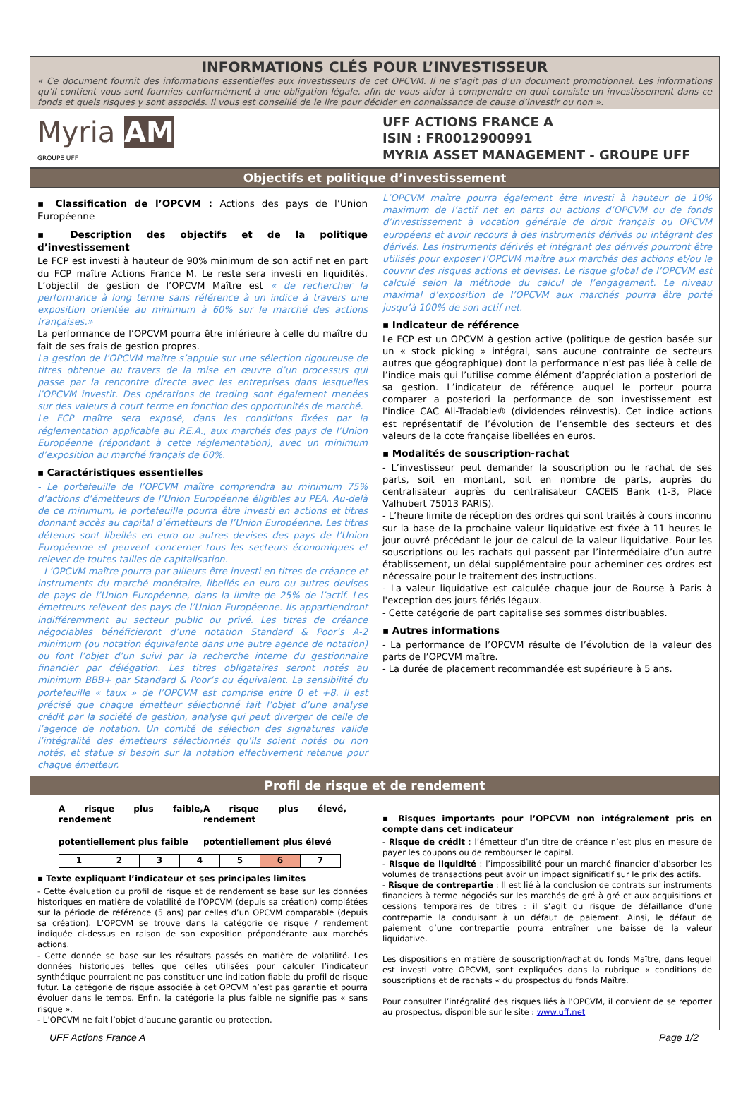INFORMATIONS CLÉS POUR L’INVESTISSEUR
« Ce document fournit des informations essentielles aux investisseurs de cet OPCVM. Il ne s’agit pas d’un document promotionnel. Les informations qu’il contient vous sont fournies conformément à une obligation légale, afin de vous aider à comprendre en quoi consiste un investissement dans ce fonds et quels risques y sont associés. Il vous est conseillé de le lire pour décider en connaissance de cause d’investir ou non ».
Myria AM
GROUPE UFF
UFF ACTIONS FRANCE A
ISIN : FR0012900991
MYRIA ASSET MANAGEMENT - GROUPE UFF
Objectifs et politique d’investissement
▪ Classification de l’OPCVM : Actions des pays de l’Union Européenne
▪ Description des objectifs et de la politique d’investissement
Le FCP est investi à hauteur de 90% minimum de son actif net en part du FCP maître Actions France M. Le reste sera investi en liquidités. L’objectif de gestion de l’OPCVM Maître est « de rechercher la performance à long terme sans référence à un indice à travers une exposition orientée au minimum à 60% sur le marché des actions françaises.»
La performance de l’OPCVM pourra être inférieure à celle du maître du fait de ses frais de gestion propres.
La gestion de l’OPCVM maître s’appuie sur une sélection rigoureuse de titres obtenue au travers de la mise en œuvre d’un processus qui passe par la rencontre directe avec les entreprises dans lesquelles l’OPCVM investit. Des opérations de trading sont également menées sur des valeurs à court terme en fonction des opportunités de marché.
Le FCP maître sera exposé, dans les conditions fixées par la réglementation applicable au P.E.A., aux marchés des pays de l’Union Européenne (répondant à cette réglementation), avec un minimum d’exposition au marché français de 60%.
▪ Caractéristiques essentielles
- Le portefeuille de l’OPCVM maître comprendra au minimum 75% d’actions d’émetteurs de l’Union Européenne éligibles au PEA. Au-delà de ce minimum, le portefeuille pourra être investi en actions et titres donnant accès au capital d’émetteurs de l’Union Européenne. Les titres détenus sont libellés en euro ou autres devises des pays de l’Union Européenne et peuvent concerner tous les secteurs économiques et relever de toutes tailles de capitalisation.
- L’OPCVM maître pourra par ailleurs être investi en titres de créance et instruments du marché monétaire, libellés en euro ou autres devises de pays de l’Union Européenne, dans la limite de 25% de l’actif. Les émetteurs relèvent des pays de l’Union Européenne. Ils appartiendront indifféremment au secteur public ou privé. Les titres de créance négociables bénéficieront d’une notation Standard & Poor’s A-2 minimum (ou notation équivalente dans une autre agence de notation) ou font l’objet d’un suivi par la recherche interne du gestionnaire financier par délégation. Les titres obligataires seront notés au minimum BBB+ par Standard & Poor’s ou équivalent. La sensibilité du portefeuille « taux » de l’OPCVM est comprise entre 0 et +8. Il est précisé que chaque émetteur sélectionné fait l’objet d’une analyse crédit par la société de gestion, analyse qui peut diverger de celle de l’agence de notation. Un comité de sélection des signatures valide l’intégralité des émetteurs sélectionnés qu’ils soient notés ou non notés, et statue si besoin sur la notation effectivement retenue pour chaque émetteur.
L’OPCVM maître pourra également être investi à hauteur de 10% maximum de l’actif net en parts ou actions d’OPCVM ou de fonds d’investissement à vocation générale de droit français ou OPCVM européens et avoir recours à des instruments dérivés ou intégrant des dérivés. Les instruments dérivés et intégrant des dérivés pourront être utilisés pour exposer l’OPCVM maître aux marchés des actions et/ou le couvrir des risques actions et devises. Le risque global de l’OPCVM est calculé selon la méthode du calcul de l’engagement. Le niveau maximal d’exposition de l’OPCVM aux marchés pourra être porté jusqu’à 100% de son actif net.
▪ Indicateur de référence
Le FCP est un OPCVM à gestion active (politique de gestion basée sur un « stock picking » intégral, sans aucune contrainte de secteurs autres que géographique) dont la performance n’est pas liée à celle de l’indice mais qui l’utilise comme élément d’appréciation a posteriori de sa gestion. L’indicateur de référence auquel le porteur pourra comparer a posteriori la performance de son investissement est l'indice CAC All-Tradable® (dividendes réinvestis). Cet indice actions est représentatif de l’évolution de l’ensemble des secteurs et des valeurs de la cote française libellées en euros.
▪ Modalités de souscription-rachat
- L’investisseur peut demander la souscription ou le rachat de ses parts, soit en montant, soit en nombre de parts, auprès du centralisateur auprès du centralisateur CACEIS Bank (1-3, Place Valhubert 75013 PARIS).
- L’heure limite de réception des ordres qui sont traités à cours inconnu sur la base de la prochaine valeur liquidative est fixée à 11 heures le jour ouvré précédant le jour de calcul de la valeur liquidative. Pour les souscriptions ou les rachats qui passent par l’intermédiaire d’un autre établissement, un délai supplémentaire pour acheminer ces ordres est nécessaire pour le traitement des instructions.
- La valeur liquidative est calculée chaque jour de Bourse à Paris à l'exception des jours fériés légaux.
- Cette catégorie de part capitalise ses sommes distribuables.
▪ Autres informations
- La performance de l’OPCVM résulte de l’évolution de la valeur des parts de l’OPCVM maître.
- La durée de placement recommandée est supérieure à 5 ans.
Profil de risque et de rendement
A risque plus faible, rendement
potentiellement plus faible A risque plus élevé, rendement
potentiellement plus élevé
| 1 | 2 | 3 | 4 | 5 | 6 | 7 |
▪ Texte expliquant l’indicateur et ses principales limites
- Cette évaluation du profil de risque et de rendement se base sur les données historiques en matière de volatilité de l’OPCVM (depuis sa création) complétées sur la période de référence (5 ans) par celles d’un OPCVM comparable (depuis sa création). L’OPCVM se trouve dans la catégorie de risque / rendement indiquée ci-dessus en raison de son exposition prépondérante aux marchés actions.
- Cette donnée se base sur les résultats passés en matière de volatilité. Les données historiques telles que celles utilisées pour calculer l’indicateur synthétique pourraient ne pas constituer une indication fiable du profil de risque futur. La catégorie de risque associée à cet OPCVM n’est pas garantie et pourra évoluer dans le temps. Enfin, la catégorie la plus faible ne signifie pas « sans risque ».
- L’OPCVM ne fait l’objet d’aucune garantie ou protection.
▪ Risques importants pour l’OPCVM non intégralement pris en compte dans cet indicateur
- Risque de crédit : l’émetteur d’un titre de créance n’est plus en mesure de payer les coupons ou de rembourser le capital.
- Risque de liquidité : l’impossibilité pour un marché financier d’absorber les volumes de transactions peut avoir un impact significatif sur le prix des actifs.
- Risque de contrepartie : Il est lié à la conclusion de contrats sur instruments financiers à terme négociés sur les marchés de gré à gré et aux acquisitions et cessions temporaires de titres : il s’agit du risque de défaillance d’une contrepartie la conduisant à un défaut de paiement. Ainsi, le défaut de paiement d’une contrepartie pourra entraîner une baisse de la valeur liquidative.
Les dispositions en matière de souscription/rachat du fonds Maître, dans lequel est investi votre OPCVM, sont expliquées dans la rubrique « conditions de souscriptions et de rachats « du prospectus du fonds Maître.
Pour consulter l’intégralité des risques liés à l’OPCVM, il convient de se reporter au prospectus, disponible sur le site : www.uff.net
UFF Actions France A Page 1/2